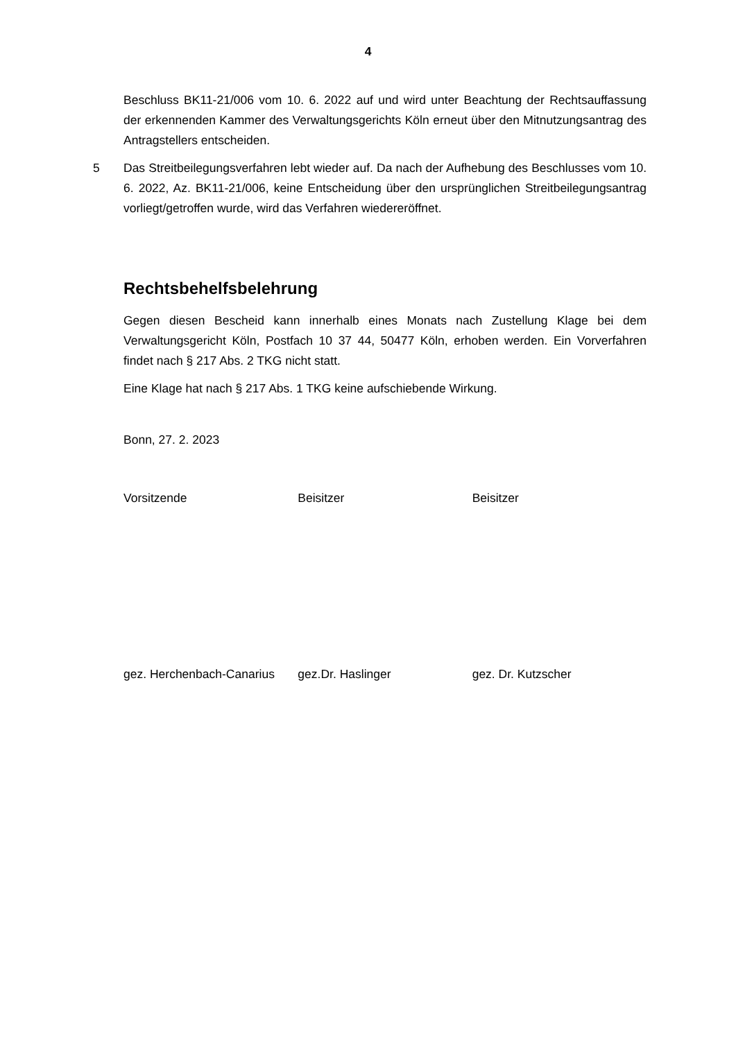4
Beschluss BK11-21/006 vom 10. 6. 2022 auf und wird unter Beachtung der Rechtsauf­fassung der erkennenden Kammer des Verwaltungsgerichts Köln erneut über den Mit­nutzungsantrag des Antragstellers entscheiden.
5 Das Streitbeilegungsverfahren lebt wieder auf. Da nach der Aufhebung des Beschlus­ses vom 10. 6. 2022, Az. BK11-21/006, keine Entscheidung über den ursprünglichen Streitbeilegungsantrag vorliegt/getroffen wurde, wird das Verfahren wiedereröffnet.
Rechtsbehelfsbelehrung
Gegen diesen Bescheid kann innerhalb eines Monats nach Zustellung Klage bei dem Verwaltungsgericht Köln, Postfach 10 37 44, 50477 Köln, erhoben werden. Ein Vorver­fahren findet nach § 217 Abs. 2 TKG nicht statt.
Eine Klage hat nach § 217 Abs. 1 TKG keine aufschiebende Wirkung.
Bonn, 27. 2. 2023
Vorsitzende Beisitzer Beisitzer
gez. Herchenbach-Canarius
gez.Dr. Haslinger gez. Dr. Kutzscher